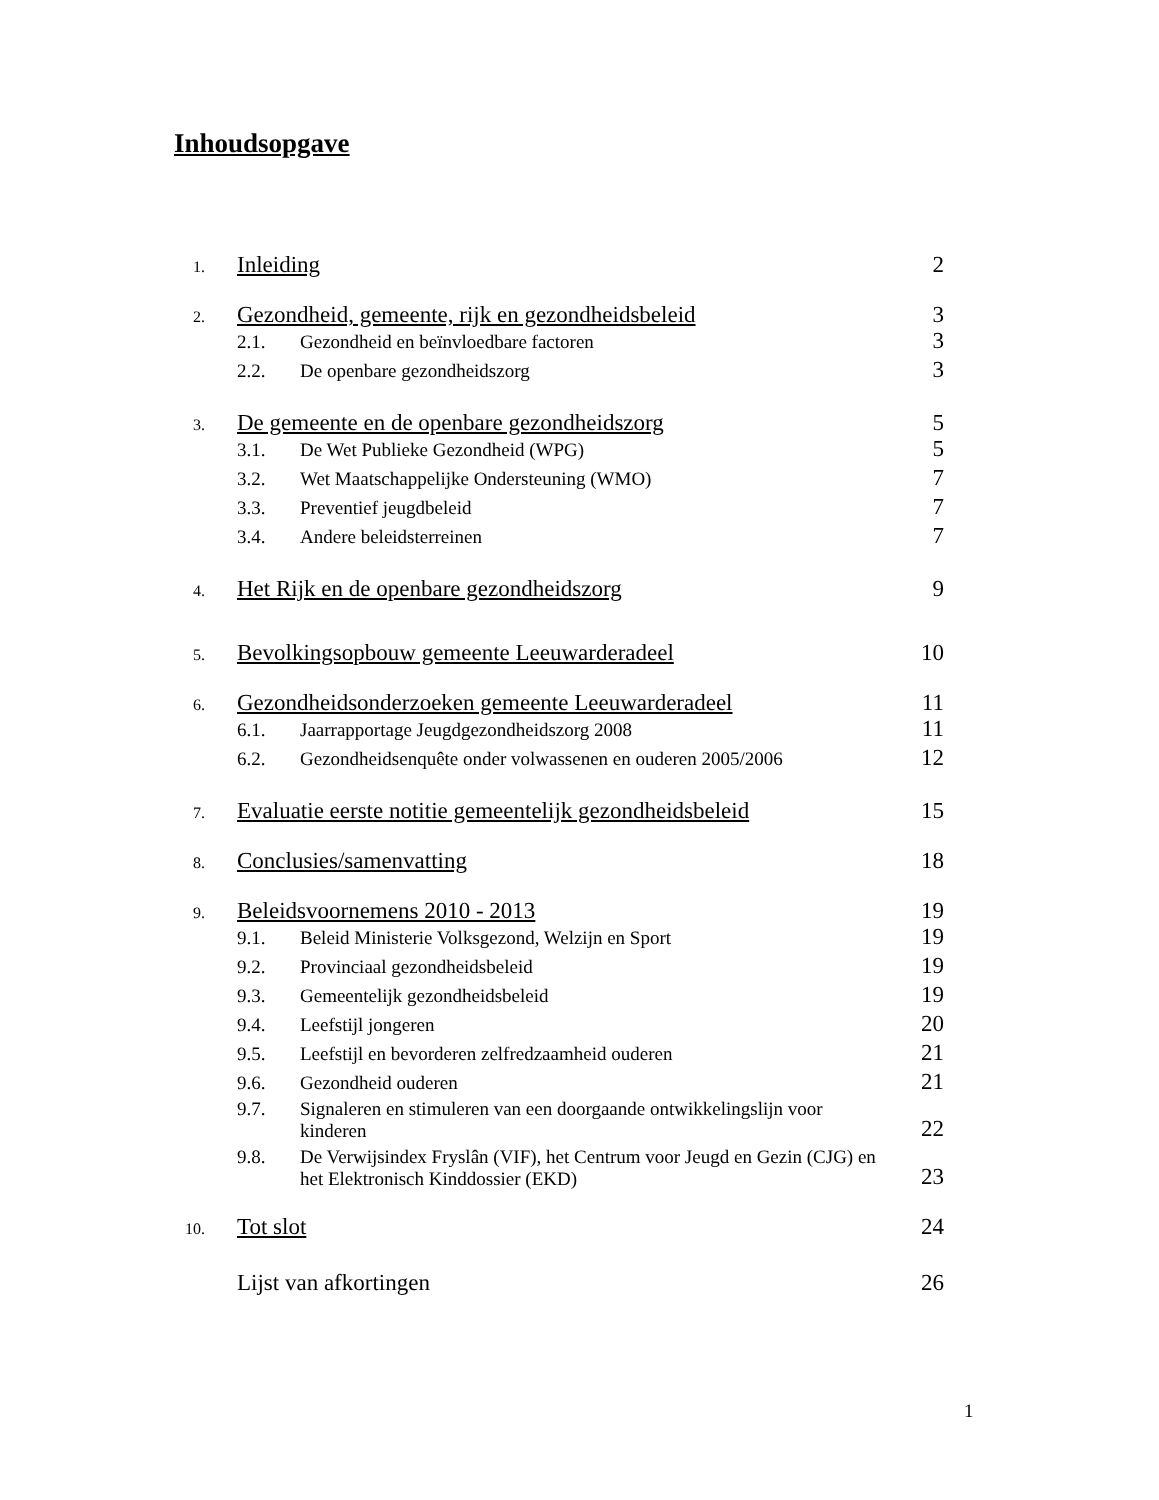Inhoudsopgave
1.
Inleiding 2
2.
Gezondheid, gemeente, rijk en gezondheidsbeleid
3
2.1. Gezondheid en beïnvloedbare factoren
3
2.2. De openbare gezondheidszorg
3
3.
De gemeente en de openbare gezondheidszorg
5
3.1. De Wet Publieke Gezondheid (WPG)
5
3.2. Wet Maatschappelijke Ondersteuning (WMO)
7
3.3. Preventief jeugdbeleid
7
3.4. Andere beleidsterreinen
7
4.
Het Rijk en de openbare gezondheidszorg
9
5.
Bevolkingsopbouw gemeente Leeuwarderadeel
10
6.
Gezondheidsonderzoeken gemeente Leeuwarderadeel
11
6.1. Jaarrapportage Jeugdgezondheidszorg 2008
11
6.2. Gezondheidsenquête onder volwassenen en ouderen 2005/2006
12
7.
Evaluatie eerste notitie gemeentelijk gezondheidsbeleid
15
8.
Conclusies/samenvatting 18
9.
Beleidsvoornemens 2010 - 2013 19
9.1. Beleid Ministerie Volksgezond, Welzijn en Sport
19
9.2. Provinciaal gezondheidsbeleid
19
9.3. Gemeentelijk gezondheidsbeleid
19
9.4. Leefstijl jongeren
20
9.5. Leefstijl en bevorderen zelfredzaamheid ouderen
21
9.6. Gezondheid ouderen
21
9.7.
Signaleren en stimuleren van een doorgaande ontwikkelingslijn voor kinderen
22
9.8.
De Verwijsindex Fryslân (VIF), het Centrum voor Jeugd en Gezin (CJG) en het Elektronisch Kinddossier (EKD)
23
10.
Tot slot 24
Lijst van afkortingen 26
1